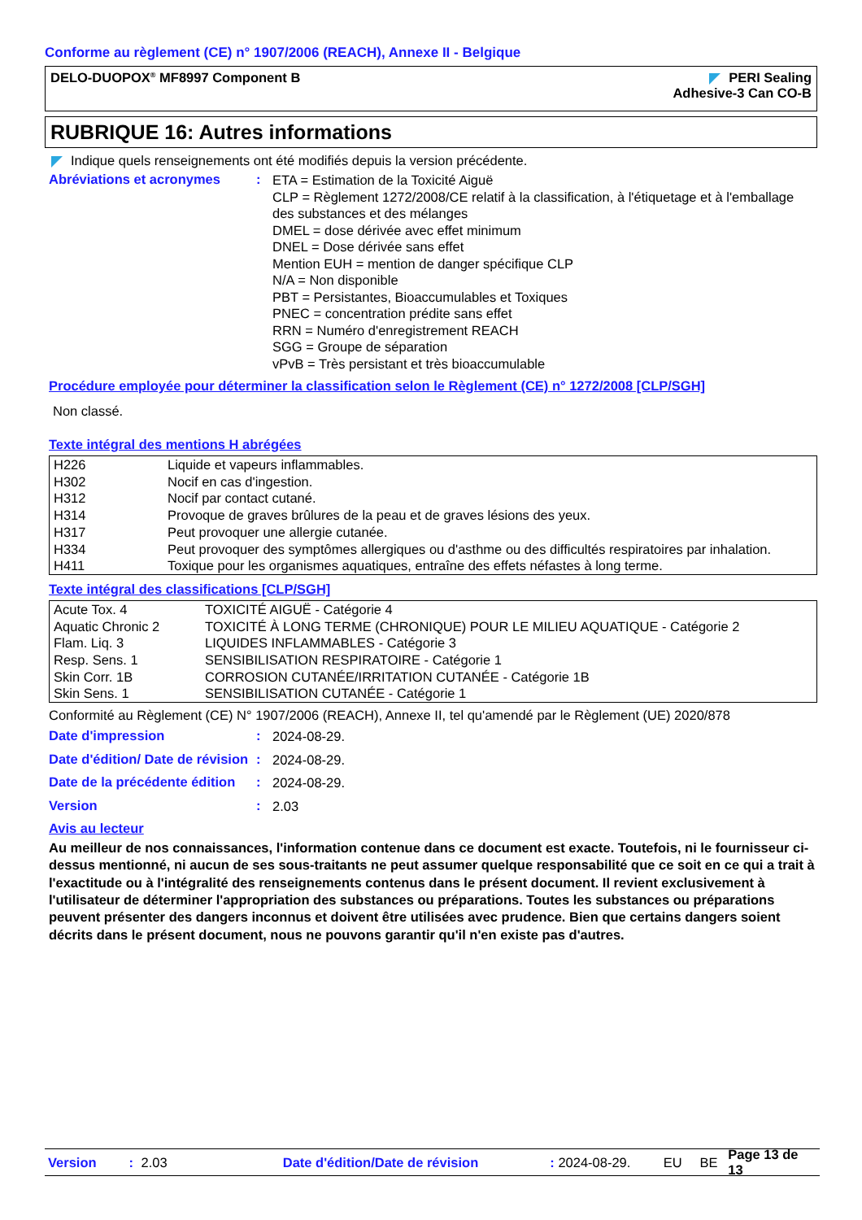Conforme au règlement (CE) n° 1907/2006 (REACH), Annexe II - Belgique
DELO-DUOPOX<sup>®</sup> MF8997 Component B
PERI Sealing
Adhesive-3 Can CO-B
RUBRIQUE 16: Autres informations
Indique quels renseignements ont été modifiés depuis la version précédente.
Abréviations et acronymes :
ETA = Estimation de la Toxicité Aiguë
CLP = Règlement 1272/2008/CE relatif à la classification, à l'étiquetage et à l'emballage des substances et des mélanges
DMEL = dose dérivée avec effet minimum
DNEL = Dose dérivée sans effet
Mention EUH = mention de danger spécifique CLP
N/A = Non disponible
PBT = Persistantes, Bioaccumulables et Toxiques
PNEC = concentration prédite sans effet
RRN = Numéro d'enregistrement REACH
SGG = Groupe de séparation
vPvB = Très persistant et très bioaccumulable
Procédure employée pour déterminer la classification selon le Règlement (CE) n° 1272/2008 [CLP/SGH]
Non classé.
Texte intégral des mentions H abrégées
| H226 | Liquide et vapeurs inflammables. |
| H302 | Nocif en cas d'ingestion. |
| H312 | Nocif par contact cutané. |
| H314 | Provoque de graves brûlures de la peau et de graves lésions des yeux. |
| H317 | Peut provoquer une allergie cutanée. |
| H334 | Peut provoquer des symptômes allergiques ou d'asthme ou des difficultés respiratoires par inhalation. |
| H411 | Toxique pour les organismes aquatiques, entraîne des effets néfastes à long terme. |
Texte intégral des classifications [CLP/SGH]
| Acute Tox. 4 | TOXICITÉ AIGUË - Catégorie 4 |
| Aquatic Chronic 2 | TOXICITÉ À LONG TERME (CHRONIQUE) POUR LE MILIEU AQUATIQUE - Catégorie 2 |
| Flam. Liq. 3 | LIQUIDES INFLAMMABLES - Catégorie 3 |
| Resp. Sens. 1 | SENSIBILISATION RESPIRATOIRE - Catégorie 1 |
| Skin Corr. 1B | CORROSION CUTANÉE/IRRITATION CUTANÉE - Catégorie 1B |
| Skin Sens. 1 | SENSIBILISATION CUTANÉE - Catégorie 1 |
Conformité au Règlement (CE) N° 1907/2006 (REACH), Annexe II, tel qu'amendé par le Règlement (UE) 2020/878
Date d'impression :
2024-08-29.
Date d'édition/ Date de révision
:
2024-08-29.
Date de la précédente édition
:
2024-08-29.
Version :
2.03
Avis au lecteur
Au meilleur de nos connaissances, l'information contenue dans ce document est exacte. Toutefois, ni le fournisseur ci-dessus mentionné, ni aucun de ses sous-traitants ne peut assumer quelque responsabilité que ce soit en ce qui a trait à l'exactitude ou à l'intégralité des renseignements contenus dans le présent document. Il revient exclusivement à l'utilisateur de déterminer l'appropriation des substances ou préparations. Toutes les substances ou préparations peuvent présenter des dangers inconnus et doivent être utilisées avec prudence. Bien que certains dangers soient décrits dans le présent document, nous ne pouvons garantir qu'il n'en existe pas d'autres.
Version: 2.03 Date d'édition/Date de révision: 2024-08-29. EU BE Page 13 de 13